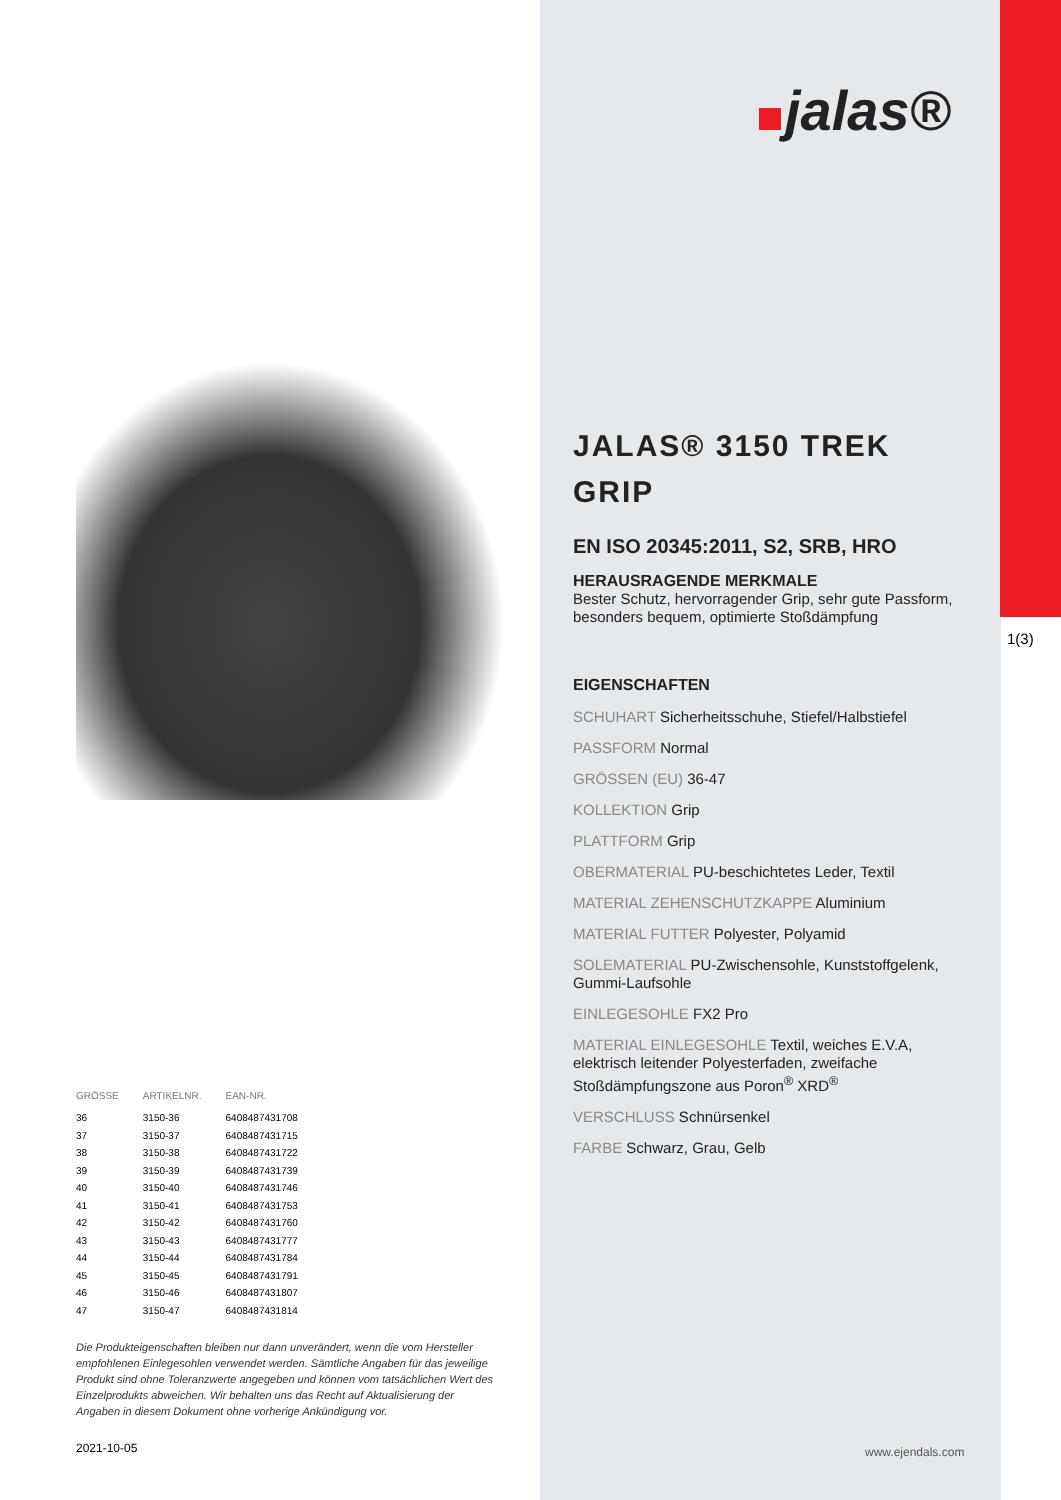| GRÖSSE | ARTIKELNR. | EAN-NR. |
| --- | --- | --- |
| 36 | 3150-36 | 6408487431708 |
| 37 | 3150-37 | 6408487431715 |
| 38 | 3150-38 | 6408487431722 |
| 39 | 3150-39 | 6408487431739 |
| 40 | 3150-40 | 6408487431746 |
| 41 | 3150-41 | 6408487431753 |
| 42 | 3150-42 | 6408487431760 |
| 43 | 3150-43 | 6408487431777 |
| 44 | 3150-44 | 6408487431784 |
| 45 | 3150-45 | 6408487431791 |
| 46 | 3150-46 | 6408487431807 |
| 47 | 3150-47 | 6408487431814 |
Die Produkteigenschaften bleiben nur dann unverändert, wenn die vom Hersteller empfohlenen Einlegesohlen verwendet werden. Sämtliche Angaben für das jeweilige Produkt sind ohne Toleranzwerte angegeben und können vom tatsächlichen Wert des Einzelprodukts abweichen. Wir behalten uns das Recht auf Aktualisierung der Angaben in diesem Dokument ohne vorherige Ankündigung vor.
2021-10-05
jalas®
JALAS® 3150 TREK GRIP
EN ISO 20345:2011, S2, SRB, HRO
HERAUSRAGENDE MERKMALE
Bester Schutz, hervorragender Grip, sehr gute Passform, besonders bequem, optimierte Stoßdämpfung
EIGENSCHAFTEN
SCHUHART Sicherheitsschuhe, Stiefel/Halbstiefel
PASSFORM Normal
GRÖSSEN (EU) 36-47
KOLLEKTION Grip
PLATTFORM Grip
OBERMATERIAL PU-beschichtetes Leder, Textil
MATERIAL ZEHENSCHUTZKAPPE Aluminium
MATERIAL FUTTER Polyester, Polyamid
SOLEMATERIAL PU-Zwischensohle, Kunststoffgelenk, Gummi-Laufsohle
EINLEGESOHLE FX2 Pro
MATERIAL EINLEGESOHLE Textil, weiches E.V.A, elektrisch leitender Polyesterfaden, zweifache Stoßdämpfungszone aus Poron<sup>®</sup> XRD<sup>®</sup>
VERSCHLUSS Schnürsenkel
FARBE Schwarz, Grau, Gelb
1(3)
www.ejendals.com